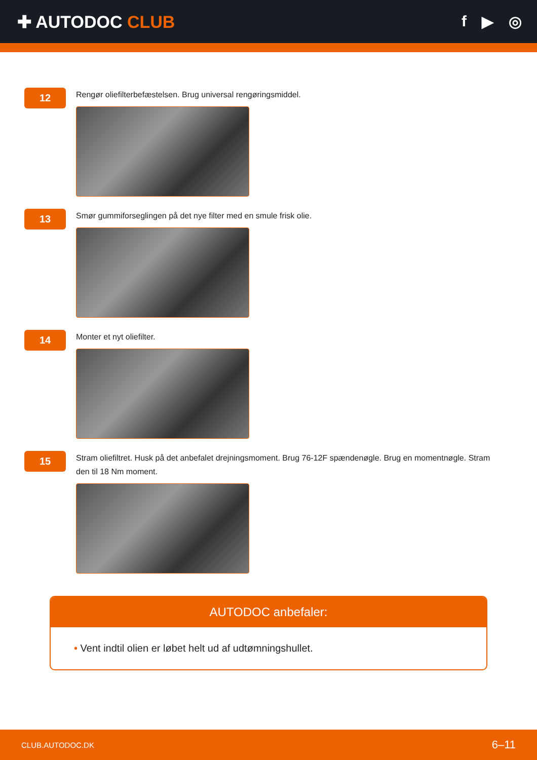✚ AUTODOC CLUB f ▶ ◎
12
Rengør oliefilterbefæstelsen. Brug universal rengøringsmiddel.
13
Smør gummiforseglingen på det nye filter med en smule frisk olie.
14
Monter et nyt oliefilter.
15
Stram oliefiltret. Husk på det anbefalet drejningsmoment. Brug 76-12F spændenøgle. Brug en momentnøgle. Stram den til 18 Nm moment.
AUTODOC anbefaler:
• Vent indtil olien er løbet helt ud af udtømningshullet.
CLUB.AUTODOC.DK 6–11